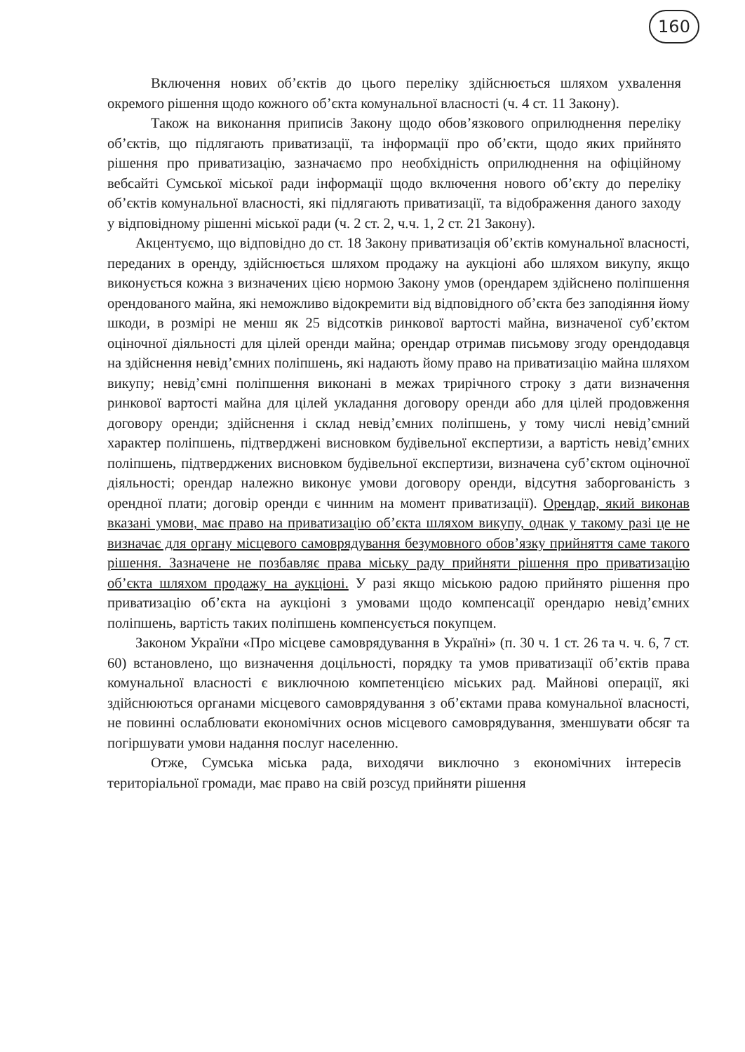160
Включення нових об’єктів до цього переліку здійснюється шляхом ухвалення окремого рішення щодо кожного об’єкта комунальної власності (ч. 4 ст. 11 Закону).
Також на виконання приписів Закону щодо обов’язкового оприлюднення переліку об’єктів, що підлягають приватизації, та інформації про об’єкти, щодо яких прийнято рішення про приватизацію, зазначаємо про необхідність оприлюднення на офіційному вебсайті Сумської міської ради інформації щодо включення нового об’єкту до переліку об’єктів комунальної власності, які підлягають приватизації, та відображення даного заходу у відповідному рішенні міської ради (ч. 2 ст. 2, ч.ч. 1, 2 ст. 21 Закону).
Акцентуємо, що відповідно до ст. 18 Закону приватизація об’єктів комунальної власності, переданих в оренду, здійснюється шляхом продажу на аукціоні або шляхом викупу, якщо виконується кожна з визначених цією нормою Закону умов (орендарем здійснено поліпшення орендованого майна, які неможливо відокремити від відповідного об’єкта без заподіяння йому шкоди, в розмірі не менш як 25 відсотків ринкової вартості майна, визначеної суб’єктом оціночної діяльності для цілей оренди майна; орендар отримав письмову згоду орендодавця на здійснення невід’ємних поліпшень, які надають йому право на приватизацію майна шляхом викупу; невід’ємні поліпшення виконані в межах трирічного строку з дати визначення ринкової вартості майна для цілей укладання договору оренди або для цілей продовження договору оренди; здійснення і склад невід’ємних поліпшень, у тому числі невід’ємний характер поліпшень, підтверджені висновком будівельної експертизи, а вартість невід’ємних поліпшень, підтверджених висновком будівельної експертизи, визначена суб’єктом оціночної діяльності; орендар належно виконує умови договору оренди, відсутня заборгованість з орендної плати; договір оренди є чинним на момент приватизації). Орендар, який виконав вказані умови, має право на приватизацію об’єкта шляхом викупу, однак у такому разі це не визначає для органу місцевого самоврядування безумовного обов’язку прийняття саме такого рішення. Зазначене не позбавляє права міську раду прийняти рішення про приватизацію об’єкта шляхом продажу на аукціоні. У разі якщо міською радою прийнято рішення про приватизацію об’єкта на аукціоні з умовами щодо компенсації орендарю невід’ємних поліпшень, вартість таких поліпшень компенсується покупцем.
Законом України «Про місцеве самоврядування в Україні» (п. 30 ч. 1 ст. 26 та ч. ч. 6, 7 ст. 60) встановлено, що визначення доцільності, порядку та умов приватизації об’єктів права комунальної власності є виключною компетенцією міських рад. Майнові операції, які здійснюються органами місцевого самоврядування з об’єктами права комунальної власності, не повинні ослаблювати економічних основ місцевого самоврядування, зменшувати обсяг та погіршувати умови надання послуг населенню.
Отже, Сумська міська рада, виходячи виключно з економічних інтересів територіальної громади, має право на свій розсуд прийняти рішення